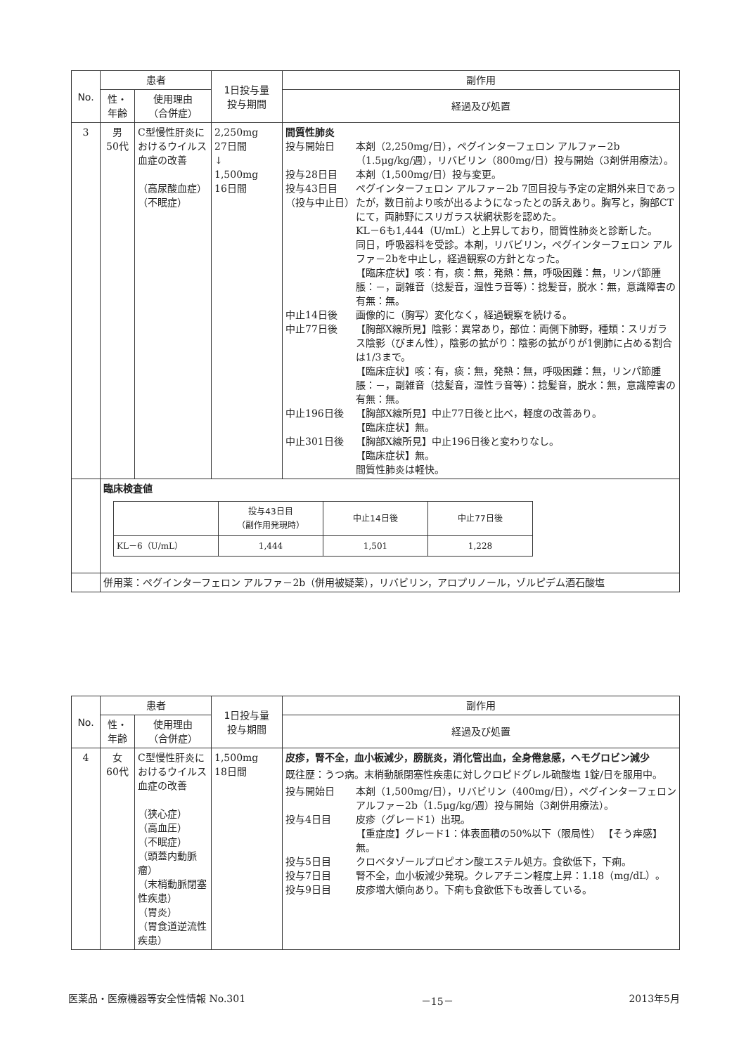| No. | 患者 | | 1日投与量 投与期間 | 副作用 |
| --- | --- | --- | --- | --- |
| | 性・ 年齢 | 使用理由 （合併症） | | 経過及び処置 |
| 3 | 男 50代 | C型慢性肝炎におけるウイルス血症の改善 （高尿酸血症） （不眠症） | 2,250mg 27日間 ↓ 1,500mg 16日間 | 間質性肺炎 投与開始日 本剤（2,250mg/日），ペグインターフェロン アルファ－2b（1.5μg/kg/週），リバビリン（800mg/日）投与開始（3剤併用療法）。 投与28日目 本剤（1,500mg/日）投与変更。 投与43日目 （投与中止日） ペグインターフェロン アルファ－2b 7回目投与予定の定期外来日であったが，数日前より咳が出るようになったとの訴えあり。胸写と，胸部CTにて，両肺野にスリガラス状網状影を認めた。 KL－6も1,444（U/mL）と上昇しており，間質性肺炎と診断した。 同日，呼吸器科を受診。本剤，リバビリン，ペグインターフェロン アルファ－2bを中止し，経過観察の方針となった。 【臨床症状】咳：有，痰：無，発熱：無，呼吸困難：無，リンパ節腫脹：－，副雑音（捻髪音，湿性ラ音等）：捻髪音，脱水：無，意識障害の有無：無。 中止14日後 画像的に（胸写）変化なく，経過観察を続ける。 中止77日後 【胸部X線所見】陰影：異常あり，部位：両側下肺野，種類：スリガラス陰影（びまん性），陰影の拡がり：陰影の拡がりが1側肺に占める割合は1/3まで。 【臨床症状】咳：有，痰：無，発熱：無，呼吸困難：無，リンパ節腫脹：－，副雑音（捻髪音，湿性ラ音等）：捻髪音，脱水：無，意識障害の有無：無。 中止196日後 【胸部X線所見】中止77日後と比べ，軽度の改善あり。 【臨床症状】無。 中止301日後 【胸部X線所見】中止196日後と変わりなし。 【臨床症状】無。 間質性肺炎は軽快。 |
| | 臨床検査値 / / 投与43日目 （副作用発現時） / 中止14日後 / 中止77日後 / / --- / --- / --- / --- / / KL－6（U/mL） / 1,444 / 1,501 / 1,228 / | | | |
| | 併用薬：ペグインターフェロン アルファ－2b（併用被疑薬），リバビリン，アロプリノール，ゾルピデム酒石酸塩 | | | |
| No. | 患者 | | 1日投与量 投与期間 | 副作用 |
| --- | --- | --- | --- | --- |
| | 性・ 年齢 | 使用理由 （合併症） | | 経過及び処置 |
| 4 | 女 60代 | C型慢性肝炎におけるウイルス血症の改善 （狭心症） （高血圧） （不眠症） （頭蓋内動脈瘤） （末梢動脈閉塞性疾患） （胃炎） （胃食道逆流性疾患） | 1,500mg 18日間 | 皮疹，腎不全，血小板減少，膀胱炎，消化管出血，全身倦怠感，ヘモグロビン減少 既往歴：うつ病。末梢動脈閉塞性疾患に対しクロピドグレル硫酸塩 1錠/日を服用中。 投与開始日 本剤（1,500mg/日），リバビリン（400mg/日），ペグインターフェロン アルファ－2b（1.5μg/kg/週）投与開始（3剤併用療法）。 投与4日目 皮疹（グレード1）出現。 【重症度】グレード1：体表面積の50%以下（限局性） 【そう痒感】無。 投与5日目 クロベタゾールプロピオン酸エステル処方。食欲低下，下痢。 投与7日目 腎不全，血小板減少発現。クレアチニン軽度上昇：1.18（mg/dL）。 投与9日目 皮疹増大傾向あり。下痢も食欲低下も改善している。 |
医薬品・医療機器等安全性情報 No.301 －15－ 2013年5月